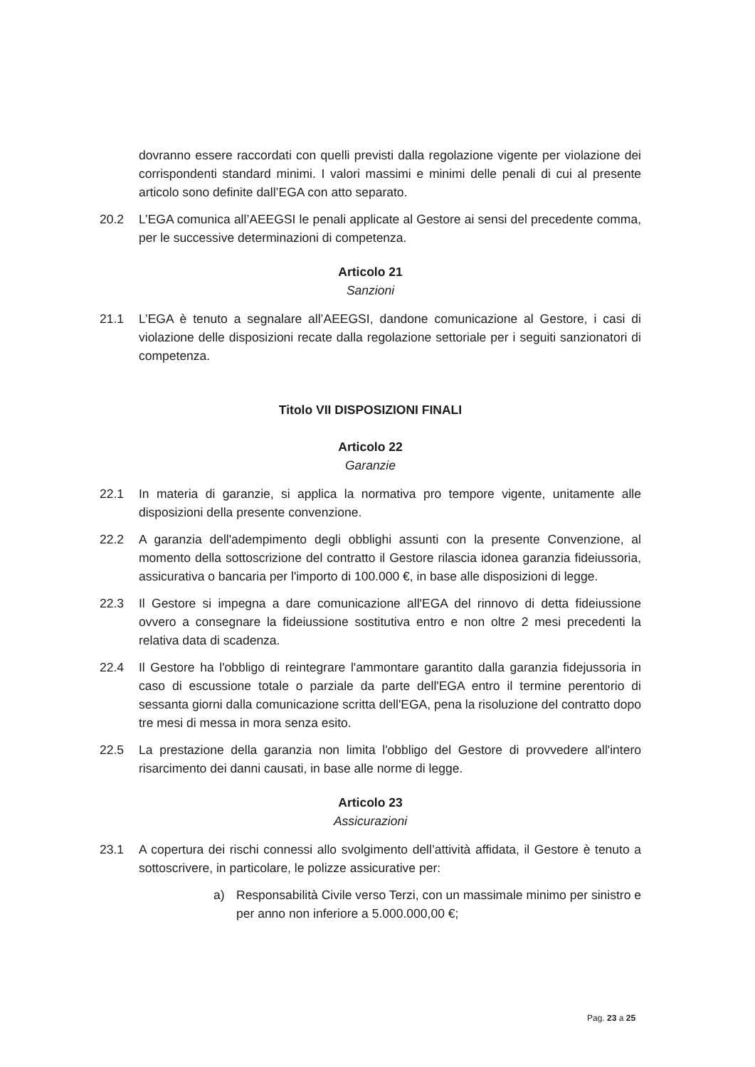dovranno essere raccordati con quelli previsti dalla regolazione vigente per violazione dei corrispondenti standard minimi. I valori massimi e minimi delle penali di cui al presente articolo sono definite dall’EGA con atto separato.
20.2 L’EGA comunica all’AEEGSI le penali applicate al Gestore ai sensi del precedente comma, per le successive determinazioni di competenza.
Articolo 21
Sanzioni
21.1 L’EGA è tenuto a segnalare all’AEEGSI, dandone comunicazione al Gestore, i casi di violazione delle disposizioni recate dalla regolazione settoriale per i seguiti sanzionatori di competenza.
Titolo VII DISPOSIZIONI FINALI
Articolo 22
Garanzie
22.1 In materia di garanzie, si applica la normativa pro tempore vigente, unitamente alle disposizioni della presente convenzione.
22.2 A garanzia dell'adempimento degli obblighi assunti con la presente Convenzione, al momento della sottoscrizione del contratto il Gestore rilascia idonea garanzia fideiussoria, assicurativa o bancaria per l'importo di 100.000 €, in base alle disposizioni di legge.
22.3 Il Gestore si impegna a dare comunicazione all'EGA del rinnovo di detta fideiussione ovvero a consegnare la fideiussione sostitutiva entro e non oltre 2 mesi precedenti la relativa data di scadenza.
22.4 Il Gestore ha l'obbligo di reintegrare l'ammontare garantito dalla garanzia fidejussoria in caso di escussione totale o parziale da parte dell'EGA entro il termine perentorio di sessanta giorni dalla comunicazione scritta dell'EGA, pena la risoluzione del contratto dopo tre mesi di messa in mora senza esito.
22.5 La prestazione della garanzia non limita l'obbligo del Gestore di provvedere all'intero risarcimento dei danni causati, in base alle norme di legge.
Articolo 23
Assicurazioni
23.1 A copertura dei rischi connessi allo svolgimento dell’attività affidata, il Gestore è tenuto a sottoscrivere, in particolare, le polizze assicurative per:
a) Responsabilità Civile verso Terzi, con un massimale minimo per sinistro e per anno non inferiore a 5.000.000,00 €;
Pag. 23 a 25